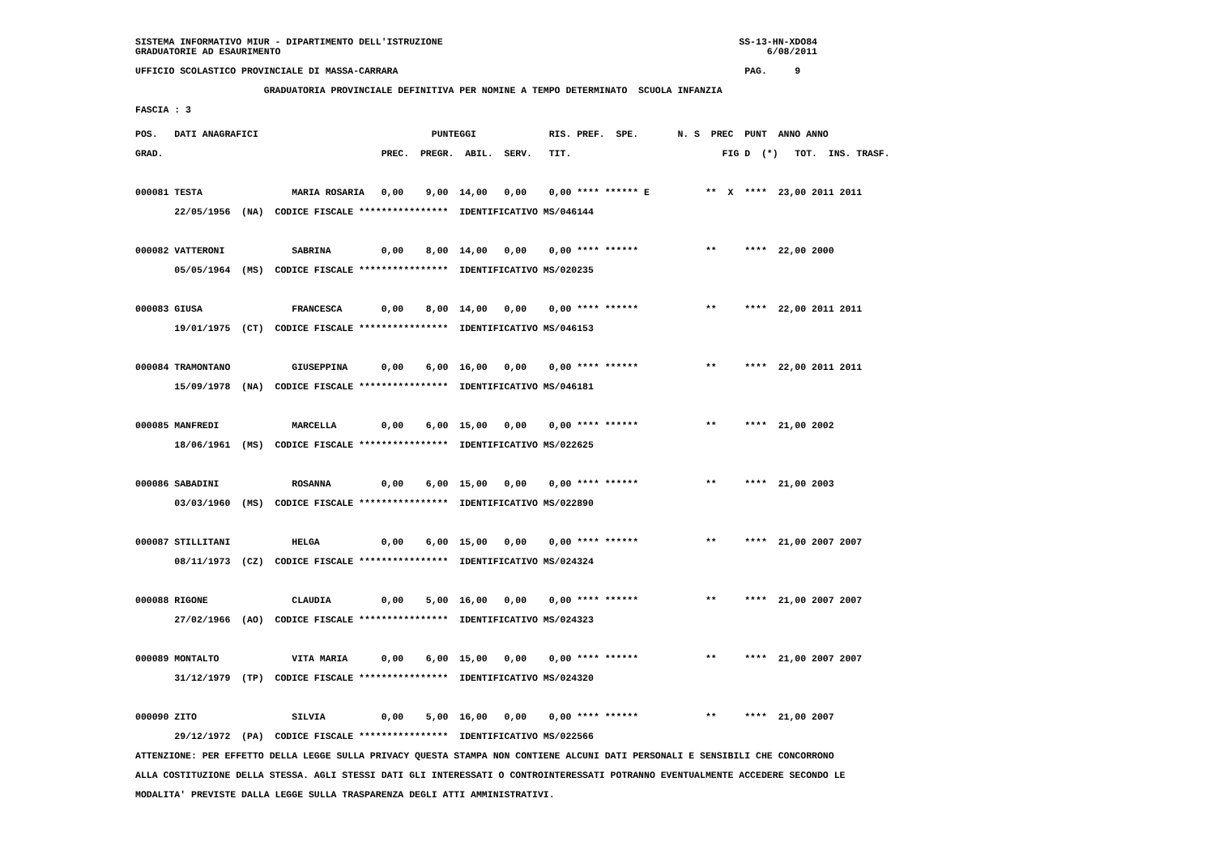SISTEMA INFORMATIVO MIUR - DIPARTIMENTO DELL'ISTRUZIONE                                                     SS-13-HN-XDO84
GRADUATORIE AD ESAURIMENTO                                                                                       6/08/2011
UFFICIO SCOLASTICO PROVINCIALE DI MASSA-CARRARA                                                              PAG.     9
                       GRADUATORIA PROVINCIALE DEFINITIVA PER NOMINE A TEMPO DETERMINATO  SCUOLA INFANZIA
FASCIA : 3
POS.   DATI ANAGRAFICI                               PUNTEGGI             RIS. PREF.  SPE.       N. S  PREC  PUNT  ANNO ANNO
GRAD.                                       PREC.  PREGR.  ABIL.  SERV.   TIT.                           FIG D  (*)   TOT.  INS. TRASF.

000081 TESTA                MARIA ROSARIA   0,00    9,00  14,00   0,00    0,00 **** ****** E          **  X  ****  23,00 2011 2011
       22/05/1956  (NA)  CODICE FISCALE ****************  IDENTIFICATIVO MS/046144

000082 VATTERONI            SABRINA         0,00    8,00  14,00   0,00    0,00 **** ******            **     ****  22,00 2000
       05/05/1964  (MS)  CODICE FISCALE ****************  IDENTIFICATIVO MS/020235

000083 GIUSA                FRANCESCA       0,00    8,00  14,00   0,00    0,00 **** ******            **     ****  22,00 2011 2011
       19/01/1975  (CT)  CODICE FISCALE ****************  IDENTIFICATIVO MS/046153

000084 TRAMONTANO           GIUSEPPINA      0,00    6,00  16,00   0,00    0,00 **** ******            **     ****  22,00 2011 2011
       15/09/1978  (NA)  CODICE FISCALE ****************  IDENTIFICATIVO MS/046181

000085 MANFREDI             MARCELLA        0,00    6,00  15,00   0,00    0,00 **** ******            **     ****  21,00 2002
       18/06/1961  (MS)  CODICE FISCALE ****************  IDENTIFICATIVO MS/022625

000086 SABADINI             ROSANNA         0,00    6,00  15,00   0,00    0,00 **** ******            **     ****  21,00 2003
       03/03/1960  (MS)  CODICE FISCALE ****************  IDENTIFICATIVO MS/022890

000087 STILLITANI           HELGA           0,00    6,00  15,00   0,00    0,00 **** ******            **     ****  21,00 2007 2007
       08/11/1973  (CZ)  CODICE FISCALE ****************  IDENTIFICATIVO MS/024324

000088 RIGONE               CLAUDIA         0,00    5,00  16,00   0,00    0,00 **** ******            **     ****  21,00 2007 2007
       27/02/1966  (AO)  CODICE FISCALE ****************  IDENTIFICATIVO MS/024323

000089 MONTALTO             VITA MARIA      0,00    6,00  15,00   0,00    0,00 **** ******            **     ****  21,00 2007 2007
       31/12/1979  (TP)  CODICE FISCALE ****************  IDENTIFICATIVO MS/024320

000090 ZITO                 SILVIA          0,00    5,00  16,00   0,00    0,00 **** ******            **     ****  21,00 2007
       29/12/1972  (PA)  CODICE FISCALE ****************  IDENTIFICATIVO MS/022566
ATTENZIONE: PER EFFETTO DELLA LEGGE SULLA PRIVACY QUESTA STAMPA NON CONTIENE ALCUNI DATI PERSONALI E SENSIBILI CHE CONCORRONO
ALLA COSTITUZIONE DELLA STESSA. AGLI STESSI DATI GLI INTERESSATI O CONTROINTERESSATI POTRANNO EVENTUALMENTE ACCEDERE SECONDO LE
MODALITA' PREVISTE DALLA LEGGE SULLA TRASPARENZA DEGLI ATTI AMMINISTRATIVI.